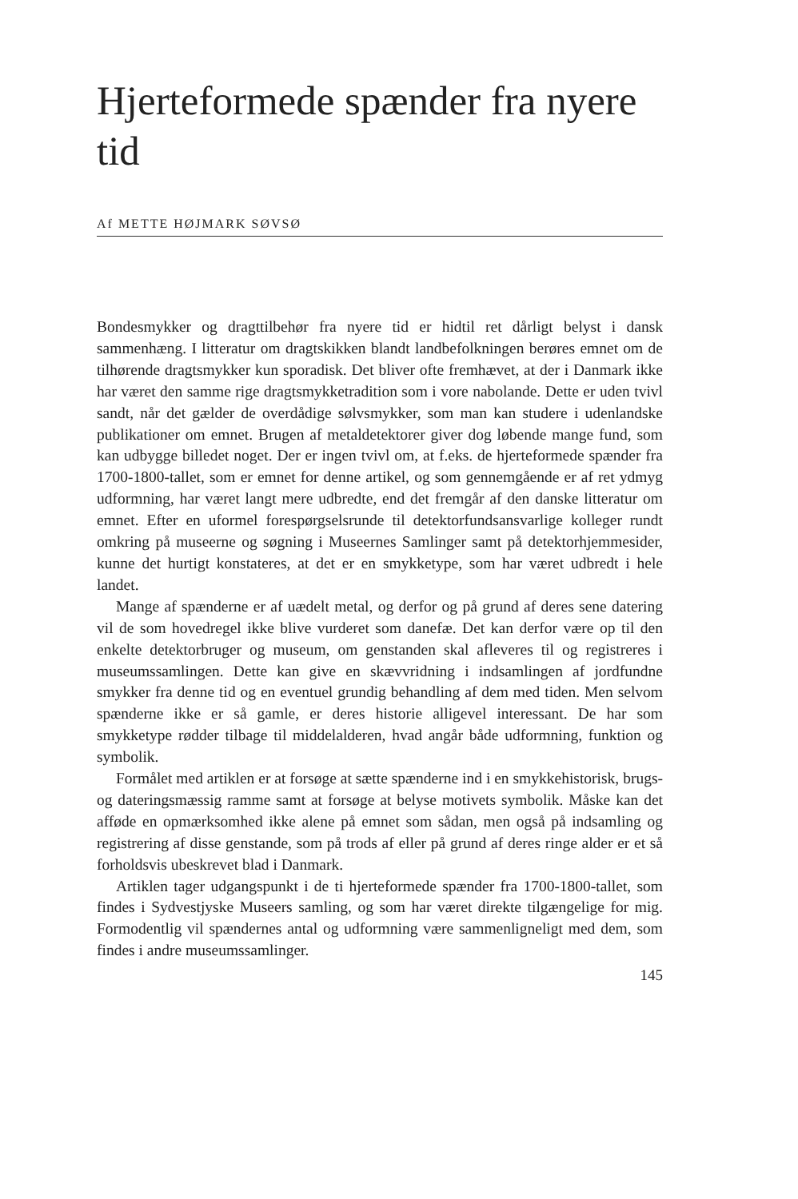Hjerteformede spænder fra nyere tid
Af METTE HØJMARK SØVSØ
Bondesmykker og dragttilbehør fra nyere tid er hidtil ret dårligt belyst i dansk sammenhæng. I litteratur om dragtskikken blandt landbefolkningen berøres emnet om de tilhørende dragtsmykker kun sporadisk. Det bliver ofte fremhævet, at der i Danmark ikke har været den samme rige dragtsmykketradition som i vore nabolande. Dette er uden tvivl sandt, når det gælder de overdådige sølvsmykker, som man kan studere i udenlandske publikationer om emnet. Brugen af metaldetektorer giver dog løbende mange fund, som kan udbygge billedet noget. Der er ingen tvivl om, at f.eks. de hjerteformede spænder fra 1700-1800-tallet, som er emnet for denne artikel, og som gennemgående er af ret ydmyg udformning, har været langt mere udbredte, end det fremgår af den danske litteratur om emnet. Efter en uformel forespørgselsrunde til detektorfundsansvarlige kolleger rundt omkring på museerne og søgning i Museernes Samlinger samt på detektorhjemmesider, kunne det hurtigt konstateres, at det er en smykketype, som har været udbredt i hele landet.
Mange af spænderne er af uædelt metal, og derfor og på grund af deres sene datering vil de som hovedregel ikke blive vurderet som danefæ. Det kan derfor være op til den enkelte detektorbruger og museum, om genstanden skal afleveres til og registreres i museumssamlingen. Dette kan give en skævvridning i indsamlingen af jordfundne smykker fra denne tid og en eventuel grundig behandling af dem med tiden. Men selvom spænderne ikke er så gamle, er deres historie alligevel interessant. De har som smykketype rødder tilbage til middelalderen, hvad angår både udformning, funktion og symbolik.
Formålet med artiklen er at forsøge at sætte spænderne ind i en smykkehistorisk, brugs- og dateringsmæssig ramme samt at forsøge at belyse motivets symbolik. Måske kan det afføde en opmærksomhed ikke alene på emnet som sådan, men også på indsamling og registrering af disse genstande, som på trods af eller på grund af deres ringe alder er et så forholdsvis ubeskrevet blad i Danmark.
Artiklen tager udgangspunkt i de ti hjerteformede spænder fra 1700-1800-tallet, som findes i Sydvestjyske Museers samling, og som har været direkte tilgængelige for mig. Formodentlig vil spændernes antal og udformning være sammenligneligt med dem, som findes i andre museumssamlinger.
145